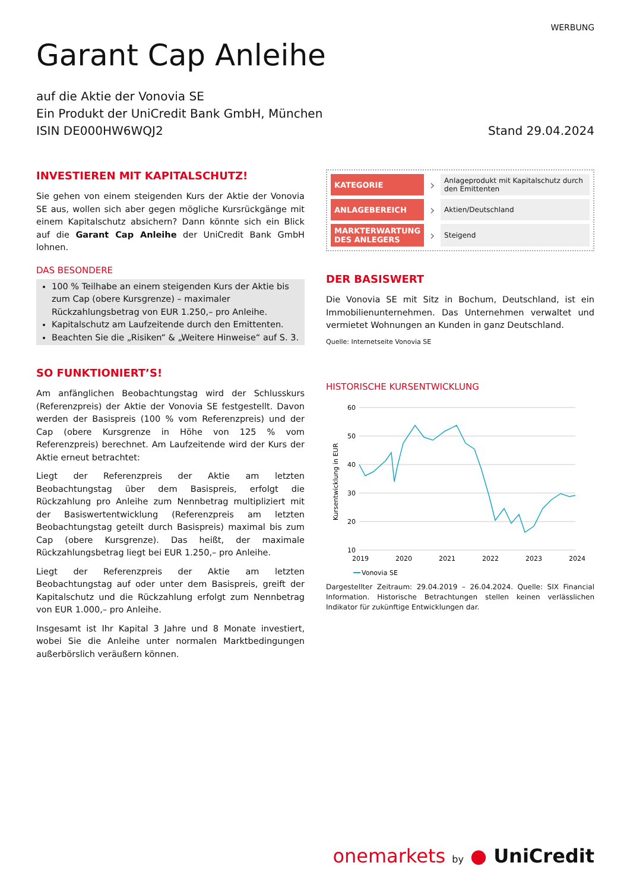WERBUNG
Garant Cap Anleihe
auf die Aktie der Vonovia SE
Ein Produkt der UniCredit Bank GmbH, München
ISIN DE000HW6WQJ2
Stand 29.04.2024
INVESTIEREN MIT KAPITALSCHUTZ!
Sie gehen von einem steigenden Kurs der Aktie der Vonovia SE aus, wollen sich aber gegen mögliche Kursrückgänge mit einem Kapitalschutz absichern? Dann könnte sich ein Blick auf die Garant Cap Anleihe der UniCredit Bank GmbH lohnen.
DAS BESONDERE
100 % Teilhabe an einem steigenden Kurs der Aktie bis zum Cap (obere Kursgrenze) – maximaler Rückzahlungsbetrag von EUR 1.250,– pro Anleihe.
Kapitalschutz am Laufzeitende durch den Emittenten.
Beachten Sie die „Risiken“ & „Weitere Hinweise“ auf S. 3.
SO FUNKTIONIERT’S!
Am anfänglichen Beobachtungstag wird der Schlusskurs (Referenzpreis) der Aktie der Vonovia SE festgestellt. Davon werden der Basispreis (100 % vom Referenzpreis) und der Cap (obere Kursgrenze in Höhe von 125 % vom Referenzpreis) berechnet. Am Laufzeitende wird der Kurs der Aktie erneut betrachtet:
Liegt der Referenzpreis der Aktie am letzten Beobachtungstag über dem Basispreis, erfolgt die Rückzahlung pro Anleihe zum Nennbetrag multipliziert mit der Basiswertentwicklung (Referenzpreis am letzten Beobachtungstag geteilt durch Basispreis) maximal bis zum Cap (obere Kursgrenze). Das heißt, der maximale Rückzahlungsbetrag liegt bei EUR 1.250,– pro Anleihe.
Liegt der Referenzpreis der Aktie am letzten Beobachtungstag auf oder unter dem Basispreis, greift der Kapitalschutz und die Rückzahlung erfolgt zum Nennbetrag von EUR 1.000,– pro Anleihe.
Insgesamt ist Ihr Kapital 3 Jahre und 8 Monate investiert, wobei Sie die Anleihe unter normalen Marktbedingungen außerbörslich veräußern können.
| KATEGORIE | › | Anlageprodukt mit Kapitalschutz durch den Emittenten |
| ANLAGEBEREICH | › | Aktien/Deutschland |
| MARKTERWARTUNG DES ANLEGERS | › | Steigend |
DER BASISWERT
Die Vonovia SE mit Sitz in Bochum, Deutschland, ist ein Immobilienunternehmen. Das Unternehmen verwaltet und vermietet Wohnungen an Kunden in ganz Deutschland.
Quelle: Internetseite Vonovia SE
HISTORISCHE KURSENTWICKLUNG
60
50
40
30
20
10
2019
2020
2021
2022
2023
2024
Kursentwicklung in EUR
Vonovia SE
Dargestellter Zeitraum: 29.04.2019 – 26.04.2024. Quelle: SIX Financial Information. Historische Betrachtungen stellen keinen verlässlichen Indikator für zukünftige Entwicklungen dar.
onemarkets by ● UniCredit